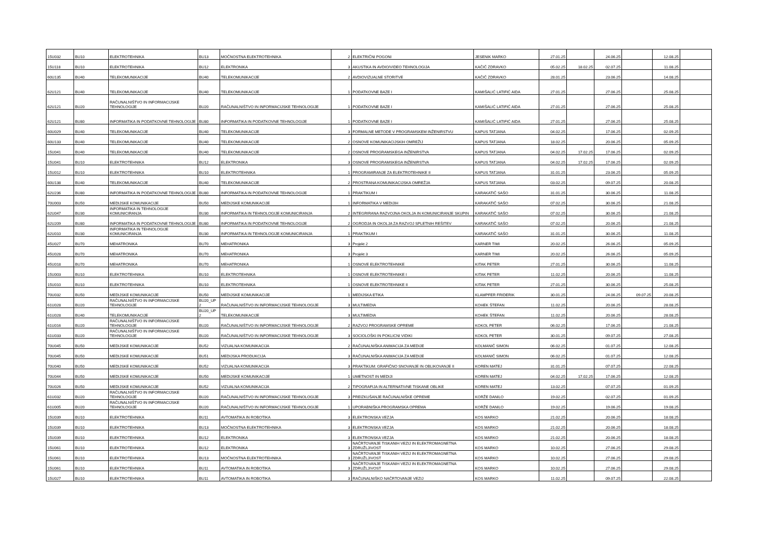| 15U032 | BU10 | ELEKTROTEHNIKA | BU13 | MOČNOSTNA ELEKTROTEHNIKA | 2 | ELEKTRIČNI POGONI | JESENIK MARKO | 27.01.25 | | 24.06.25 | | 12.08.25 | |
| 15U118 | BU10 | ELEKTROTEHNIKA | BU12 | ELEKTRONIKA | 3 | AKUSTIKA IN AVDIO/VIDEO TEHNOLOGIJA | KAČIČ ZDRAVKO | 05.02.25 | 18.02.25 | 02.07.25 | | 11.08.25 | |
| 60U135 | BU40 | TELEKOMUNIKACIJE | BU40 | TELEKOMUNIKACIJE | 2 | AVDIOVIZUALNE STORITVE | KAČIČ ZDRAVKO | 28.01.25 | | 23.06.25 | | 14.08.25 | |
| 62U121 | BU40 | TELEKOMUNIKACIJE | BU40 | TELEKOMUNIKACIJE | 1 | PODATKOVNE BAZE I | KAMIŠALIĆ LATIFIĆ AIDA | 27.01.25 | | 27.06.25 | | 25.08.25 | |
| 62U121 | BU20 | RAČUNALNIŠTVO IN INFORMACIJSKE TEHNOLOGIJE | BU20 | RAČUNALNIŠTVO IN INFORMACIJSKE TEHNOLOGIJE | 1 | PODATKOVNE BAZE I | KAMIŠALIĆ LATIFIĆ AIDA | 27.01.25 | | 27.06.25 | | 25.08.25 | |
| 62U121 | BU80 | INFORMATIKA IN PODATKOVNE TEHNOLOGIJE | BU80 | INFORMATIKA IN PODATKOVNE TEHNOLOGIJE | 1 | PODATKOVNE BAZE I | KAMIŠALIĆ LATIFIĆ AIDA | 27.01.25 | | 27.06.25 | | 25.08.25 | |
| 60U029 | BU40 | TELEKOMUNIKACIJE | BU40 | TELEKOMUNIKACIJE | 3 | FORMALNE METODE V PROGRAMSKEM INŽENIRSTVU | KAPUS TATJANA | 04.02.25 | | 17.06.25 | | 02.09.25 | |
| 60U133 | BU40 | TELEKOMUNIKACIJE | BU40 | TELEKOMUNIKACIJE | 2 | OSNOVE KOMUNIKACIJSKIH OMREŽIJ | KAPUS TATJANA | 18.02.25 | | 20.06.25 | | 05.09.25 | |
| 15U041 | BU40 | TELEKOMUNIKACIJE | BU40 | TELEKOMUNIKACIJE | 2 | OSNOVE PROGRAMSKEGA INŽENIRSTVA | KAPUS TATJANA | 04.02.25 | 17.02.25 | 17.06.25 | | 02.09.25 | |
| 15U041 | BU10 | ELEKTROTEHNIKA | BU12 | ELEKTRONIKA | 3 | OSNOVE PROGRAMSKEGA INŽENIRSTVA | KAPUS TATJANA | 04.02.25 | 17.02.25 | 17.06.25 | | 02.09.25 | |
| 15U012 | BU10 | ELEKTROTEHNIKA | BU10 | ELEKTROTEHNIKA | 1 | PROGRAMIRANJE ZA ELEKTROTEHNIKE II | KAPUS TATJANA | 31.01.25 | | 23.06.25 | | 05.09.25 | |
| 60U138 | BU40 | TELEKOMUNIKACIJE | BU40 | TELEKOMUNIKACIJE | 2 | PROSTRANA KOMUNIKACIJSKA OMREŽJA | KAPUS TATJANA | 03.02.25 | | 09.07.25 | | 20.08.25 | |
| 62U236 | BU80 | INFORMATIKA IN PODATKOVNE TEHNOLOGIJE | BU80 | INFORMATIKA IN PODATKOVNE TEHNOLOGIJE | 1 | PRAKTIKUM I | KARAKATIČ SAŠO | 31.01.25 | | 30.06.25 | | 11.08.25 | |
| 70U003 | BU50 | MEDIJSKE KOMUNIKACIJE | BU50 | MEDIJSKE KOMUNIKACIJE | 1 | INFORMATIKA V MEDIJIH | KARAKATIČ SAŠO | 07.02.25 | | 30.06.25 | | 21.08.25 | |
| 62U047 | BU30 | INFORMATIKA IN TEHNOLOGIJE KOMUNICIRANJA | BU30 | INFORMATIKA IN TEHNOLOGIJE KOMUNICIRANJA | 2 | INTEGRIRANA RAZVOJNA OKOLJA IN KOMUNICIRANJE SKUPIN | KARAKATIČ SAŠO | 07.02.25 | | 30.06.25 | | 21.08.25 | |
| 62U209 | BU80 | INFORMATIKA IN PODATKOVNE TEHNOLOGIJE | BU80 | INFORMATIKA IN PODATKOVNE TEHNOLOGIJE | 2 | OGRODJA IN OKOLJA ZA RAZVOJ SPLETNIH REŠITEV | KARAKATIČ SAŠO | 07.02.25 | | 20.06.25 | | 21.08.25 | |
| 62U010 | BU30 | INFORMATIKA IN TEHNOLOGIJE KOMUNICIRANJA | BU30 | INFORMATIKA IN TEHNOLOGIJE KOMUNICIRANJA | 1 | PRAKTIKUM I | KARAKATIČ SAŠO | 31.01.25 | | 30.06.25 | | 11.08.25 | |
| 45U027 | BU70 | MEHATRONIKA | BU70 | MEHATRONIKA | 3 | Projekt 2 | KARNER TIMI | 20.02.25 | | 26.06.25 | | 05.09.25 | |
| 45U028 | BU70 | MEHATRONIKA | BU70 | MEHATRONIKA | 3 | Projekt 3 | KARNER TIMI | 20.02.25 | | 26.06.25 | | 05.09.25 | |
| 45U018 | BU70 | MEHATRONIKA | BU70 | MEHATRONIKA | 1 | OSNOVE ELEKTROTEHNIKE | KITAK PETER | 27.01.25 | | 30.06.25 | | 11.08.25 | |
| 15U003 | BU10 | ELEKTROTEHNIKA | BU10 | ELEKTROTEHNIKA | 1 | OSNOVE ELEKTROTEHNIKE I | KITAK PETER | 11.02.25 | | 20.06.25 | | 11.08.25 | |
| 15U010 | BU10 | ELEKTROTEHNIKA | BU10 | ELEKTROTEHNIKA | 1 | OSNOVE ELEKTROTEHNIKE II | KITAK PETER | 27.01.25 | | 30.06.25 | | 25.08.25 | |
| 70U032 | BU50 | MEDIJSKE KOMUNIKACIJE | BU50 | MEDIJSKE KOMUNIKACIJE | 1 | MEDIJSKA ETIKA | KLAMPFER FRIDERIK | 30.01.25 | | 24.06.25 | 09.07.25 | 20.08.25 | |
| 61U028 | BU20 | RAČUNALNIŠTVO IN INFORMACIJSKE TEHNOLOGIJE | BU20_UP 2 | RAČUNALNIŠTVO IN INFORMACIJSKE TEHNOLOGIJE | 3 | MULTIMEDIA | KOHEK ŠTEFAN | 11.02.25 | | 20.06.25 | | 28.08.25 | |
| 61U028 | BU40 | TELEKOMUNIKACIJE | BU20_UP 2 | TELEKOMUNIKACIJE | 3 | MULTIMEDIA | KOHEK ŠTEFAN | 11.02.25 | | 20.06.25 | | 28.08.25 | |
| 61U016 | BU20 | RAČUNALNIŠTVO IN INFORMACIJSKE TEHNOLOGIJE | BU20 | RAČUNALNIŠTVO IN INFORMACIJSKE TEHNOLOGIJE | 2 | RAZVOJ PROGRAMSKE OPREME | KOKOL PETER | 06.02.25 | | 17.06.25 | | 21.08.25 | |
| 61U033 | BU20 | RAČUNALNIŠTVO IN INFORMACIJSKE TEHNOLOGIJE | BU20 | RAČUNALNIŠTVO IN INFORMACIJSKE TEHNOLOGIJE | 3 | SOCIOLOŠKI IN POKLICNI VIDIKI | KOKOL PETER | 30.01.25 | | 09.07.25 | | 27.08.25 | |
| 70U045 | BU50 | MEDIJSKE KOMUNIKACIJE | BU52 | VIZUALNA KOMUNIKACIJA | 2 | RAČUNALNIŠKA ANIMACIJA ZA MEDIJE | KOLMANIČ SIMON | 06.02.25 | | 01.07.25 | | 12.08.25 | |
| 70U045 | BU50 | MEDIJSKE KOMUNIKACIJE | BU51 | MEDIJSKA PRODUKCIJA | 3 | RAČUNALNIŠKA ANIMACIJA ZA MEDIJE | KOLMANIČ SIMON | 06.02.25 | | 01.07.25 | | 12.08.25 | |
| 70U040 | BU50 | MEDIJSKE KOMUNIKACIJE | BU52 | VIZUALNA KOMUNIKACIJA | 3 | PRAKTIKUM: GRAFIČNO SNOVANJE IN OBLIKOVANJE II | KOREN MATEJ | 31.01.25 | | 07.07.25 | | 22.08.25 | |
| 70U044 | BU50 | MEDIJSKE KOMUNIKACIJE | BU50 | MEDIJSKE KOMUNIKACIJE | 1 | UMETNOST IN MEDIJI | KOREN MATEJ | 04.02.25 | 17.02.25 | 17.06.25 | | 12.08.25 | |
| 70U026 | BU50 | MEDIJSKE KOMUNIKACIJE | BU52 | VIZUALNA KOMUNIKACIJA | 2 | TIPOGRAFIJA IN ALTERNATIVNE TISKANE OBLIKE | KOREN MATEJ | 13.02.25 | | 07.07.25 | | 01.09.25 | |
| 61U032 | BU20 | RAČUNALNIŠTVO IN INFORMACIJSKE TEHNOLOGIJE | BU20 | RAČUNALNIŠTVO IN INFORMACIJSKE TEHNOLOGIJE | 3 | PREIZKUŠANJE RAČUNALNIŠKE OPREME | KORŽE DANILO | 19.02.25 | | 02.07.25 | | 01.09.25 | |
| 61U005 | BU20 | RAČUNALNIŠTVO IN INFORMACIJSKE TEHNOLOGIJE | BU20 | RAČUNALNIŠTVO IN INFORMACIJSKE TEHNOLOGIJE | 1 | UPORABNIŠKA PROGRAMSKA OPREMA | KORŽE DANILO | 19.02.25 | | 19.06.25 | | 19.08.25 | |
| 15U039 | BU10 | ELEKTROTEHNIKA | BU11 | AVTOMATIKA IN ROBOTIKA | 3 | ELEKTRONSKA VEZJA | KOS MARKO | 21.02.25 | | 20.06.25 | | 18.08.25 | |
| 15U039 | BU10 | ELEKTROTEHNIKA | BU13 | MOČNOSTNA ELEKTROTEHNIKA | 3 | ELEKTRONSKA VEZJA | KOS MARKO | 21.02.25 | | 20.06.25 | | 18.08.25 | |
| 15U039 | BU10 | ELEKTROTEHNIKA | BU12 | ELEKTRONIKA | 3 | ELEKTRONSKA VEZJA | KOS MARKO | 21.02.25 | | 20.06.25 | | 18.08.25 | |
| 15U061 | BU10 | ELEKTROTEHNIKA | BU12 | ELEKTRONIKA | 3 | NAČRTOVANJE TISKANIH VEZIJ IN ELEKTROMAGNETNA ZDRUŽLJIVOST | KOS MARKO | 10.02.25 | | 27.06.25 | | 29.08.25 | |
| 15U061 | BU10 | ELEKTROTEHNIKA | BU13 | MOČNOSTNA ELEKTROTEHNIKA | 3 | NAČRTOVANJE TISKANIH VEZIJ IN ELEKTROMAGNETNA ZDRUŽLJIVOST | KOS MARKO | 10.02.25 | | 27.06.25 | | 29.08.25 | |
| 15U061 | BU10 | ELEKTROTEHNIKA | BU11 | AVTOMATIKA IN ROBOTIKA | 3 | NAČRTOVANJE TISKANIH VEZIJ IN ELEKTROMAGNETNA ZDRUŽLJIVOST | KOS MARKO | 10.02.25 | | 27.06.25 | | 29.08.25 | |
| 15U027 | BU10 | ELEKTROTEHNIKA | BU11 | AVTOMATIKA IN ROBOTIKA | 3 | RAČUNALNIŠKO NAČRTOVANJE VEZIJ | KOS MARKO | 11.02.25 | | 09.07.25 | | 22.08.25 | |